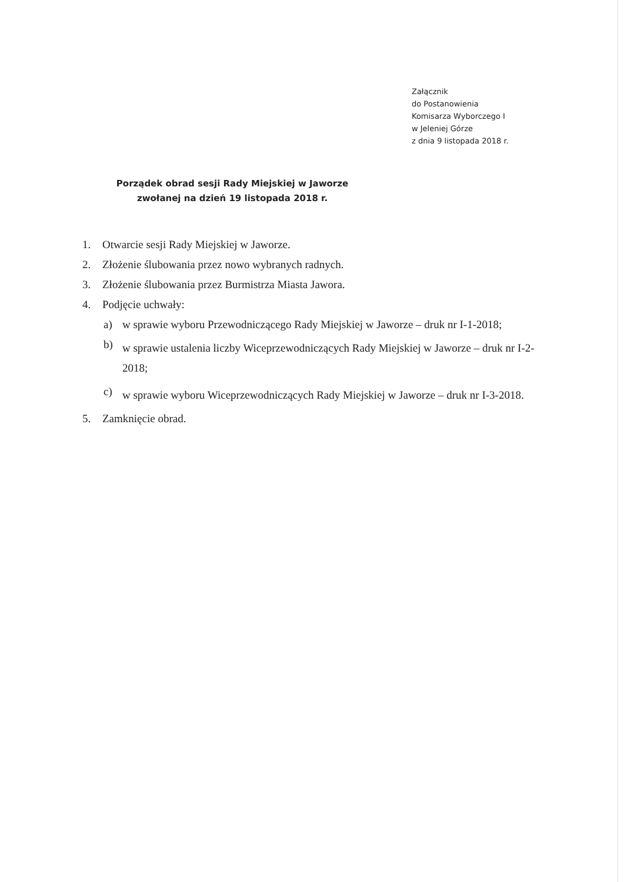Załącznik
do Postanowienia
Komisarza Wyborczego I
w Jeleniej Górze
z dnia 9 listopada 2018 r.
Porządek obrad sesji Rady Miejskiej w Jaworze
zwołanej na dzień 19 listopada 2018 r.
1. Otwarcie sesji Rady Miejskiej w Jaworze.
2. Złożenie ślubowania przez nowo wybranych radnych.
3. Złożenie ślubowania przez Burmistrza Miasta Jawora.
4. Podjęcie uchwały:
a) w sprawie wyboru Przewodniczącego Rady Miejskiej w Jaworze – druk nr I-1-2018;
b) w sprawie ustalenia liczby Wiceprzewodniczących Rady Miejskiej w Jaworze – druk nr I-2-2018;
c) w sprawie wyboru Wiceprzewodniczących Rady Miejskiej w Jaworze – druk nr I-3-2018.
5. Zamknięcie obrad.